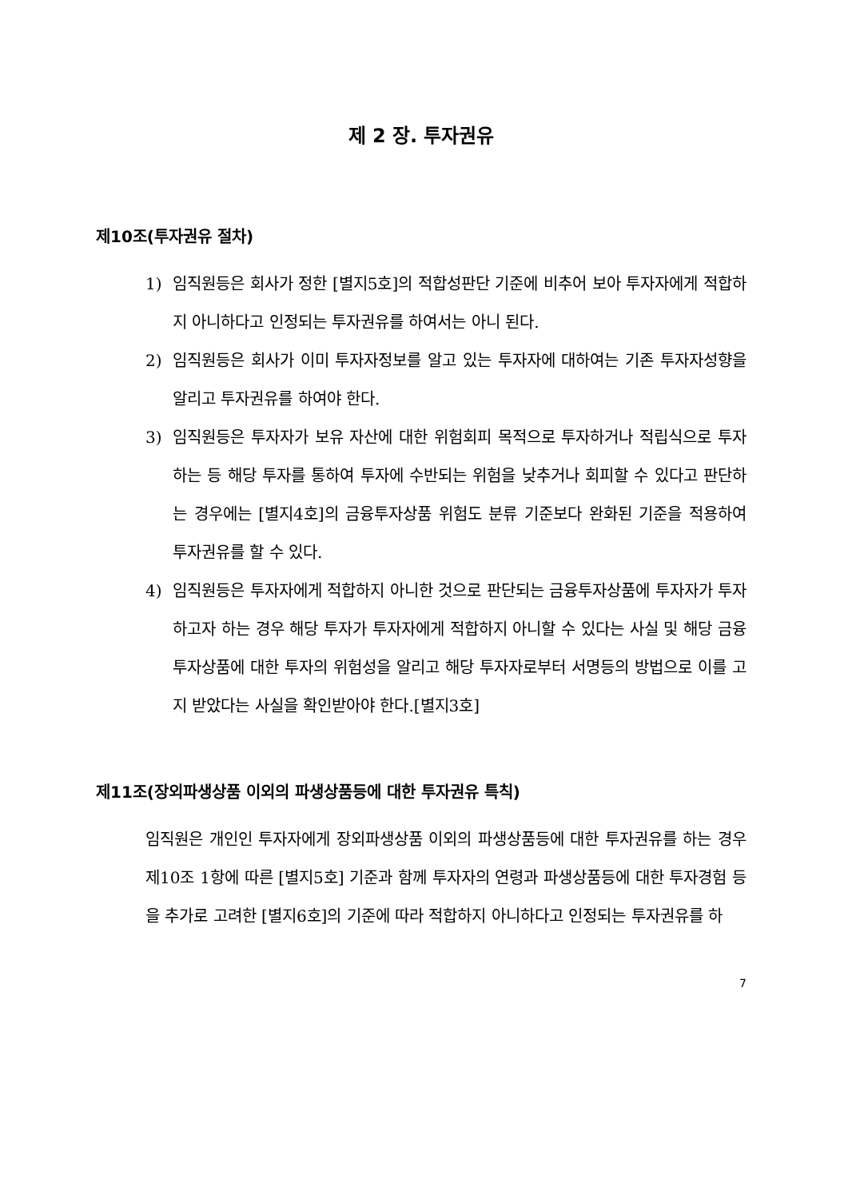제 2 장. 투자권유
제10조(투자권유 절차)
1) 임직원등은 회사가 정한 [별지5호]의 적합성판단 기준에 비추어 보아 투자자에게 적합하지 아니하다고 인정되는 투자권유를 하여서는 아니 된다.
2) 임직원등은 회사가 이미 투자자정보를 알고 있는 투자자에 대하여는 기존 투자자성향을 알리고 투자권유를 하여야 한다.
3) 임직원등은 투자자가 보유 자산에 대한 위험회피 목적으로 투자하거나 적립식으로 투자하는 등 해당 투자를 통하여 투자에 수반되는 위험을 낮추거나 회피할 수 있다고 판단하는 경우에는 [별지4호]의 금융투자상품 위험도 분류 기준보다 완화된 기준을 적용하여 투자권유를 할 수 있다.
4) 임직원등은 투자자에게 적합하지 아니한 것으로 판단되는 금융투자상품에 투자자가 투자하고자 하는 경우 해당 투자가 투자자에게 적합하지 아니할 수 있다는 사실 및 해당 금융투자상품에 대한 투자의 위험성을 알리고 해당 투자자로부터 서명등의 방법으로 이를 고지 받았다는 사실을 확인받아야 한다.[별지3호]
제11조(장외파생상품 이외의 파생상품등에 대한 투자권유 특칙)
임직원은 개인인 투자자에게 장외파생상품 이외의 파생상품등에 대한 투자권유를 하는 경우 제10조 1항에 따른 [별지5호] 기준과 함께 투자자의 연령과 파생상품등에 대한 투자경험 등을 추가로 고려한 [별지6호]의 기준에 따라 적합하지 아니하다고 인정되는 투자권유를 하
7